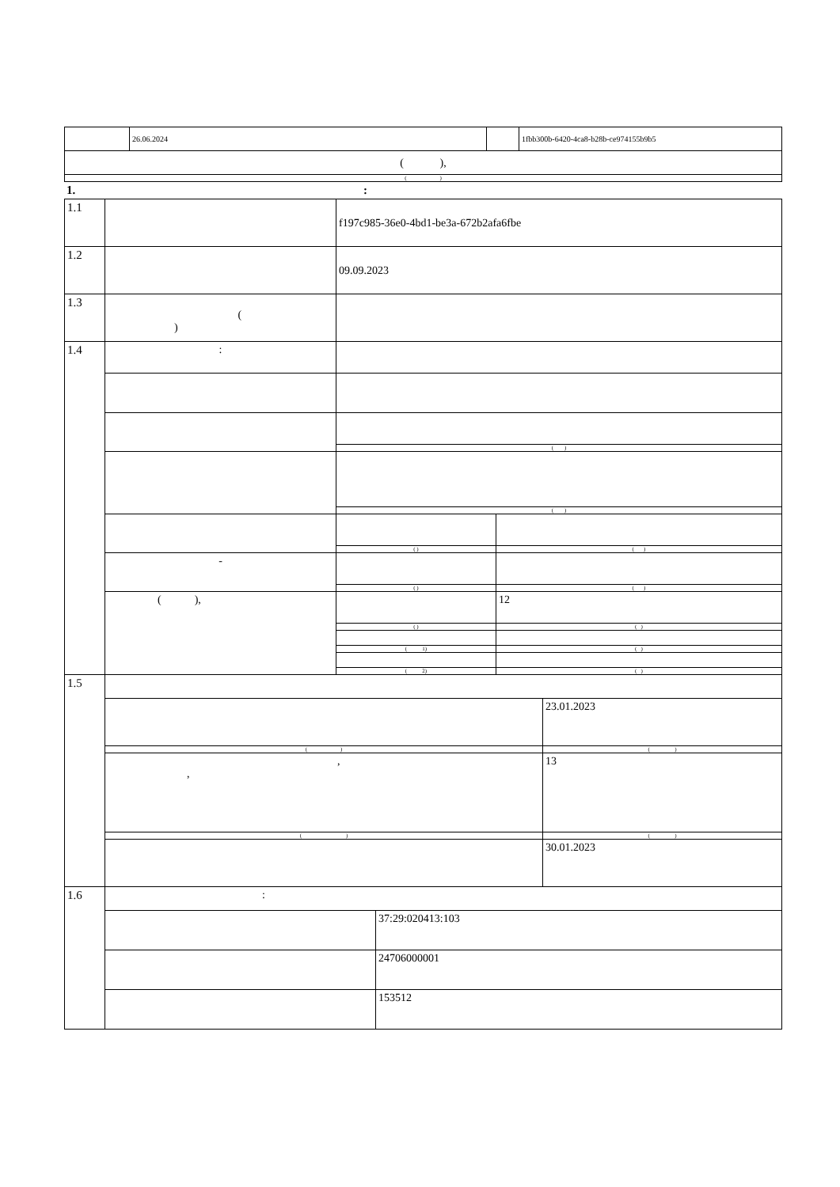| | 26.06.2024 | | 1fbb300b-6420-4ca8-b28b-ce974155b9b5 |
| ( ), | | | |
| ( ) | | | |
1.:
| 1.1 | | f197c985-36e0-4bd1-be3a-672b2afa6fbe | |
| 1.2 | | 09.09.2023 | |
| 1.3 | ( ) | | |
| 1.4 | : | | |
| | | ( ) | |
| | | ( ) | |
| | | ( ) | ( ) |
| | - | | |
| | | ( ) | ( ) |
| | ( ), | | 12 |
| | | ( ) | ( ) |
| | | ( 1) ( 2) | ( ) ( ) |
| 1.5 | | |
| | | 23.01.2023 |
| | ( ) | ( ) |
| | , , | 13 |
| | ( ) | ( ) |
| | | 30.01.2023 |
| 1.6 | : | |
| | | 37:29:020413:103 |
| | | 24706000001 |
| | | 153512 |